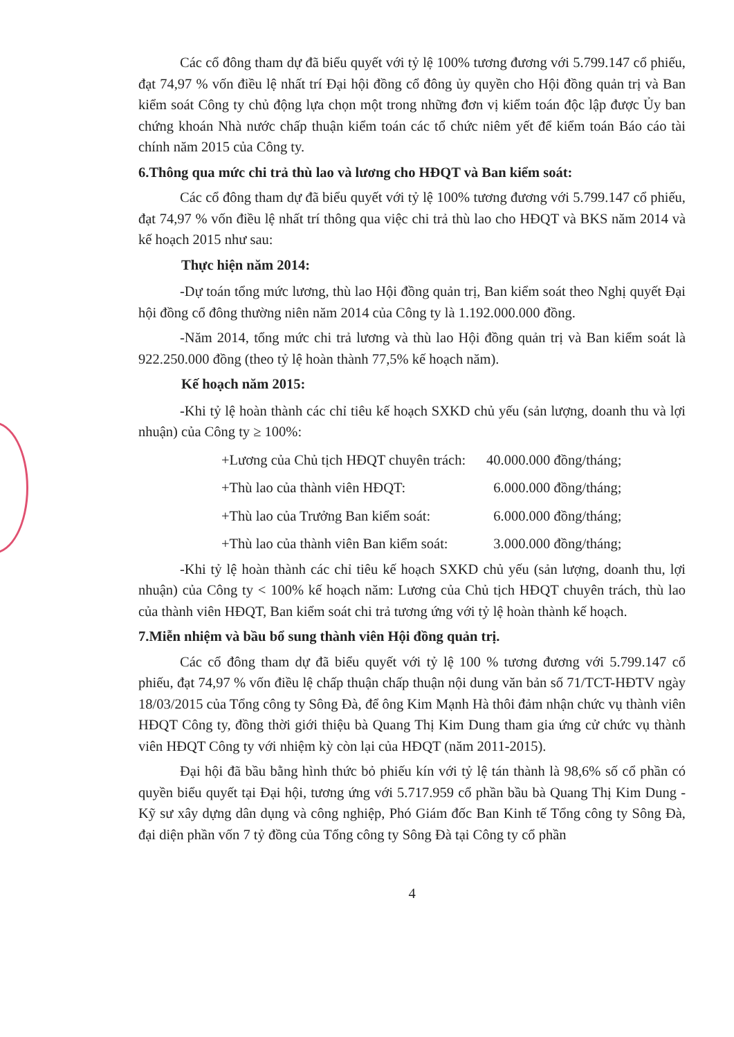Các cổ đông tham dự đã biểu quyết với tỷ lệ 100% tương đương với 5.799.147 cổ phiếu, đạt 74,97 % vốn điều lệ nhất trí Đại hội đồng cổ đông ủy quyền cho Hội đồng quản trị và Ban kiểm soát Công ty chủ động lựa chọn một trong những đơn vị kiểm toán độc lập được Ủy ban chứng khoán Nhà nước chấp thuận kiểm toán các tổ chức niêm yết để kiểm toán Báo cáo tài chính năm 2015 của Công ty.
6.Thông qua mức chi trả thù lao và lương cho HĐQT và Ban kiểm soát:
Các cổ đông tham dự đã biểu quyết với tỷ lệ 100% tương đương với 5.799.147 cổ phiếu, đạt 74,97 % vốn điều lệ nhất trí thông qua việc chi trả thù lao cho HĐQT và BKS năm 2014 và kế hoạch 2015 như sau:
Thực hiện năm 2014:
-Dự toán tổng mức lương, thù lao Hội đồng quản trị, Ban kiểm soát theo Nghị quyết Đại hội đồng cổ đông thường niên năm 2014 của Công ty là 1.192.000.000 đồng.
-Năm 2014, tổng mức chi trả lương và thù lao Hội đồng quản trị và Ban kiểm soát là 922.250.000 đồng (theo tỷ lệ hoàn thành 77,5% kế hoạch năm).
Kế hoạch năm 2015:
-Khi tỷ lệ hoàn thành các chỉ tiêu kế hoạch SXKD chủ yếu (sản lượng, doanh thu và lợi nhuận) của Công ty ≥ 100%:
| +Lương của Chủ tịch HĐQT chuyên trách: | 40.000.000 đồng/tháng; |
| +Thù lao của thành viên HĐQT: | 6.000.000 đồng/tháng; |
| +Thù lao của Trưởng Ban kiểm soát: | 6.000.000 đồng/tháng; |
| +Thù lao của thành viên Ban kiểm soát: | 3.000.000 đồng/tháng; |
-Khi tỷ lệ hoàn thành các chỉ tiêu kế hoạch SXKD chủ yếu (sản lượng, doanh thu, lợi nhuận) của Công ty < 100% kế hoạch năm: Lương của Chủ tịch HĐQT chuyên trách, thù lao của thành viên HĐQT, Ban kiểm soát chi trả tương ứng với tỷ lệ hoàn thành kế hoạch.
7.Miễn nhiệm và bầu bổ sung thành viên Hội đồng quản trị.
Các cổ đông tham dự đã biểu quyết với tỷ lệ 100 % tương đương với 5.799.147 cổ phiếu, đạt 74,97 % vốn điều lệ chấp thuận chấp thuận nội dung văn bản số 71/TCT-HĐTV ngày 18/03/2015 của Tổng công ty Sông Đà, để ông Kim Mạnh Hà thôi đảm nhận chức vụ thành viên HĐQT Công ty, đồng thời giới thiệu bà Quang Thị Kim Dung tham gia ứng cử chức vụ thành viên HĐQT Công ty với nhiệm kỳ còn lại của HĐQT (năm 2011-2015).
Đại hội đã bầu bằng hình thức bỏ phiếu kín với tỷ lệ tán thành là 98,6% số cổ phần có quyền biểu quyết tại Đại hội, tương ứng với 5.717.959 cổ phần bầu bà Quang Thị Kim Dung - Kỹ sư xây dựng dân dụng và công nghiệp, Phó Giám đốc Ban Kinh tế Tổng công ty Sông Đà, đại diện phần vốn 7 tỷ đồng của Tổng công ty Sông Đà tại Công ty cổ phần
4